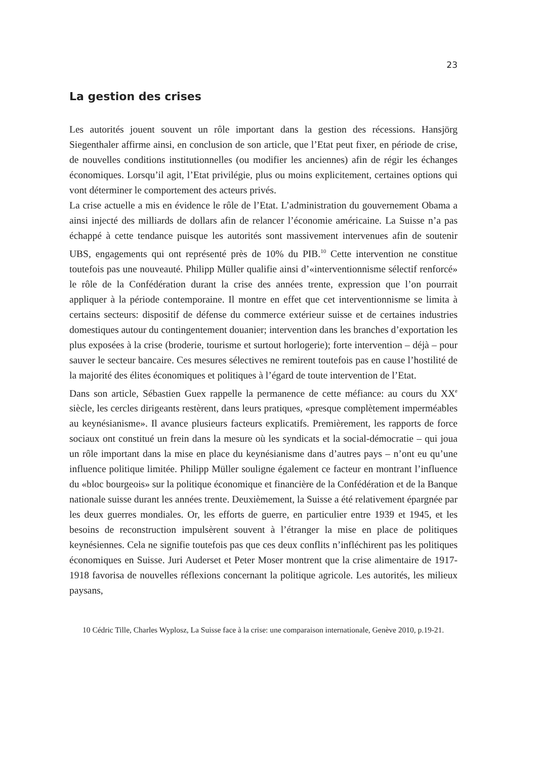23
La gestion des crises
Les autorités jouent souvent un rôle important dans la gestion des récessions. Hansjörg Siegenthaler affirme ainsi, en conclusion de son article, que l’Etat peut fixer, en période de crise, de nouvelles conditions institutionnelles (ou modifier les anciennes) afin de régir les échanges économiques. Lorsqu’il agit, l’Etat privilégie, plus ou moins explicitement, certaines options qui vont déterminer le comportement des acteurs privés.
La crise actuelle a mis en évidence le rôle de l’Etat. L’administration du gouvernement Obama a ainsi injecté des milliards de dollars afin de relancer l’économie américaine. La Suisse n’a pas échappé à cette tendance puisque les autorités sont massivement intervenues afin de soutenir UBS, engagements qui ont représenté près de 10% du PIB.<sup>10</sup> Cette intervention ne constitue toutefois pas une nouveauté. Philipp Müller qualifie ainsi d’«interventionnisme sélectif renforcé» le rôle de la Confédération durant la crise des années trente, expression que l’on pourrait appliquer à la période contemporaine. Il montre en effet que cet interventionnisme se limita à certains secteurs: dispositif de défense du commerce extérieur suisse et de certaines industries domestiques autour du contingentement douanier; intervention dans les branches d’exportation les plus exposées à la crise (broderie, tourisme et surtout horlogerie); forte intervention – déjà – pour sauver le secteur bancaire. Ces mesures sélectives ne remirent toutefois pas en cause l’hostilité de la majorité des élites économiques et politiques à l’égard de toute intervention de l’Etat.
Dans son article, Sébastien Guex rappelle la permanence de cette méfiance: au cours du XX<sup>e</sup> siècle, les cercles dirigeants restèrent, dans leurs pratiques, «presque complètement imperméables au keynésianisme». Il avance plusieurs facteurs explicatifs. Premièrement, les rapports de force sociaux ont constitué un frein dans la mesure où les syndicats et la social-démocratie – qui joua un rôle important dans la mise en place du keynésianisme dans d’autres pays – n’ont eu qu’une influence politique limitée. Philipp Müller souligne également ce facteur en montrant l’influence du «bloc bourgeois» sur la politique économique et financière de la Confédération et de la Banque nationale suisse durant les années trente. Deuxièmement, la Suisse a été relativement épargnée par les deux guerres mondiales. Or, les efforts de guerre, en particulier entre 1939 et 1945, et les besoins de reconstruction impulsèrent souvent à l’étranger la mise en place de politiques keynésiennes. Cela ne signifie toutefois pas que ces deux conflits n’infléchirent pas les politiques économiques en Suisse. Juri Auderset et Peter Moser montrent que la crise alimentaire de 1917-1918 favorisa de nouvelles réflexions concernant la politique agricole. Les autorités, les milieux paysans,
10 Cédric Tille, Charles Wyplosz, La Suisse face à la crise: une comparaison internationale, Genève 2010, p.19-21.